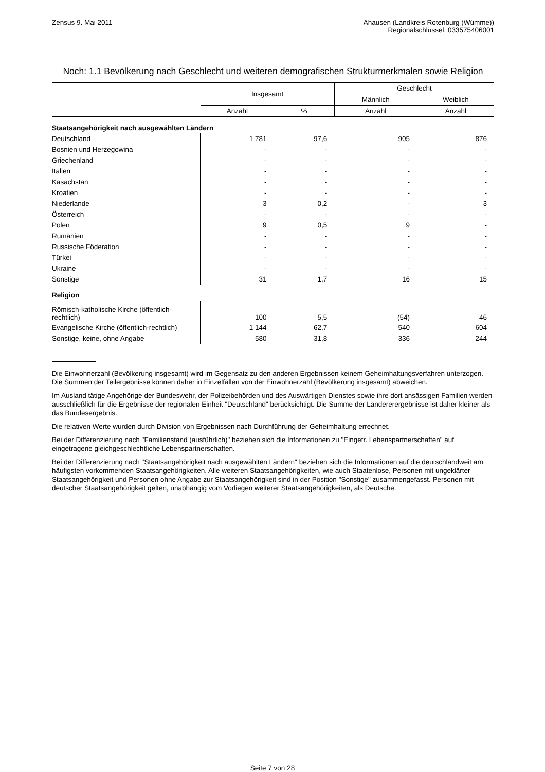Zensus 9. Mai 2011 Ahausen (Landkreis Rotenburg (Wümme))
Regionalschlüssel: 033575406001
Noch: 1.1 Bevölkerung nach Geschlecht und weiteren demografischen Strukturmerkmalen sowie Religion
| | Insgesamt | | Geschlecht | |
| --- | --- | --- | --- | --- |
| | | | Männlich | Weiblich |
| | Anzahl | % | Anzahl | Anzahl |
| Staatsangehörigkeit nach ausgewählten Ländern | | | | |
| Deutschland | 1 781 | 97,6 | 905 | 876 |
| Bosnien und Herzegowina | - | - | - | - |
| Griechenland | - | - | - | - |
| Italien | - | - | - | - |
| Kasachstan | - | - | - | - |
| Kroatien | - | - | - | - |
| Niederlande | 3 | 0,2 | - | 3 |
| Österreich | - | - | - | - |
| Polen | 9 | 0,5 | 9 | - |
| Rumänien | - | - | - | - |
| Russische Föderation | - | - | - | - |
| Türkei | - | - | - | - |
| Ukraine | - | - | - | - |
| Sonstige | 31 | 1,7 | 16 | 15 |
| Religion | | | | |
| Römisch-katholische Kirche (öffentlich- rechtlich) | 100 | 5,5 | (54) | 46 |
| Evangelische Kirche (öffentlich-rechtlich) | 1 144 | 62,7 | 540 | 604 |
| Sonstige, keine, ohne Angabe | 580 | 31,8 | 336 | 244 |
Die Einwohnerzahl (Bevölkerung insgesamt) wird im Gegensatz zu den anderen Ergebnissen keinem Geheimhaltungsverfahren unterzogen. Die Summen der Teilergebnisse können daher in Einzelfällen von der Einwohnerzahl (Bevölkerung insgesamt) abweichen.
Im Ausland tätige Angehörige der Bundeswehr, der Polizeibehörden und des Auswärtigen Dienstes sowie ihre dort ansässigen Familien werden ausschließlich für die Ergebnisse der regionalen Einheit "Deutschland" berücksichtigt. Die Summe der Ländererergebnisse ist daher kleiner als das Bundesergebnis.
Die relativen Werte wurden durch Division von Ergebnissen nach Durchführung der Geheimhaltung errechnet.
Bei der Differenzierung nach "Familienstand (ausführlich)" beziehen sich die Informationen zu "Eingetr. Lebenspartnerschaften" auf eingetragene gleichgeschlechtliche Lebenspartnerschaften.
Bei der Differenzierung nach "Staatsangehörigkeit nach ausgewählten Ländern" beziehen sich die Informationen auf die deutschlandweit am häufigsten vorkommenden Staatsangehörigkeiten. Alle weiteren Staatsangehörigkeiten, wie auch Staatenlose, Personen mit ungeklärter Staatsangehörigkeit und Personen ohne Angabe zur Staatsangehörigkeit sind in der Position "Sonstige" zusammengefasst. Personen mit deutscher Staatsangehörigkeit gelten, unabhängig vom Vorliegen weiterer Staatsangehörigkeiten, als Deutsche.
Seite 7 von 28